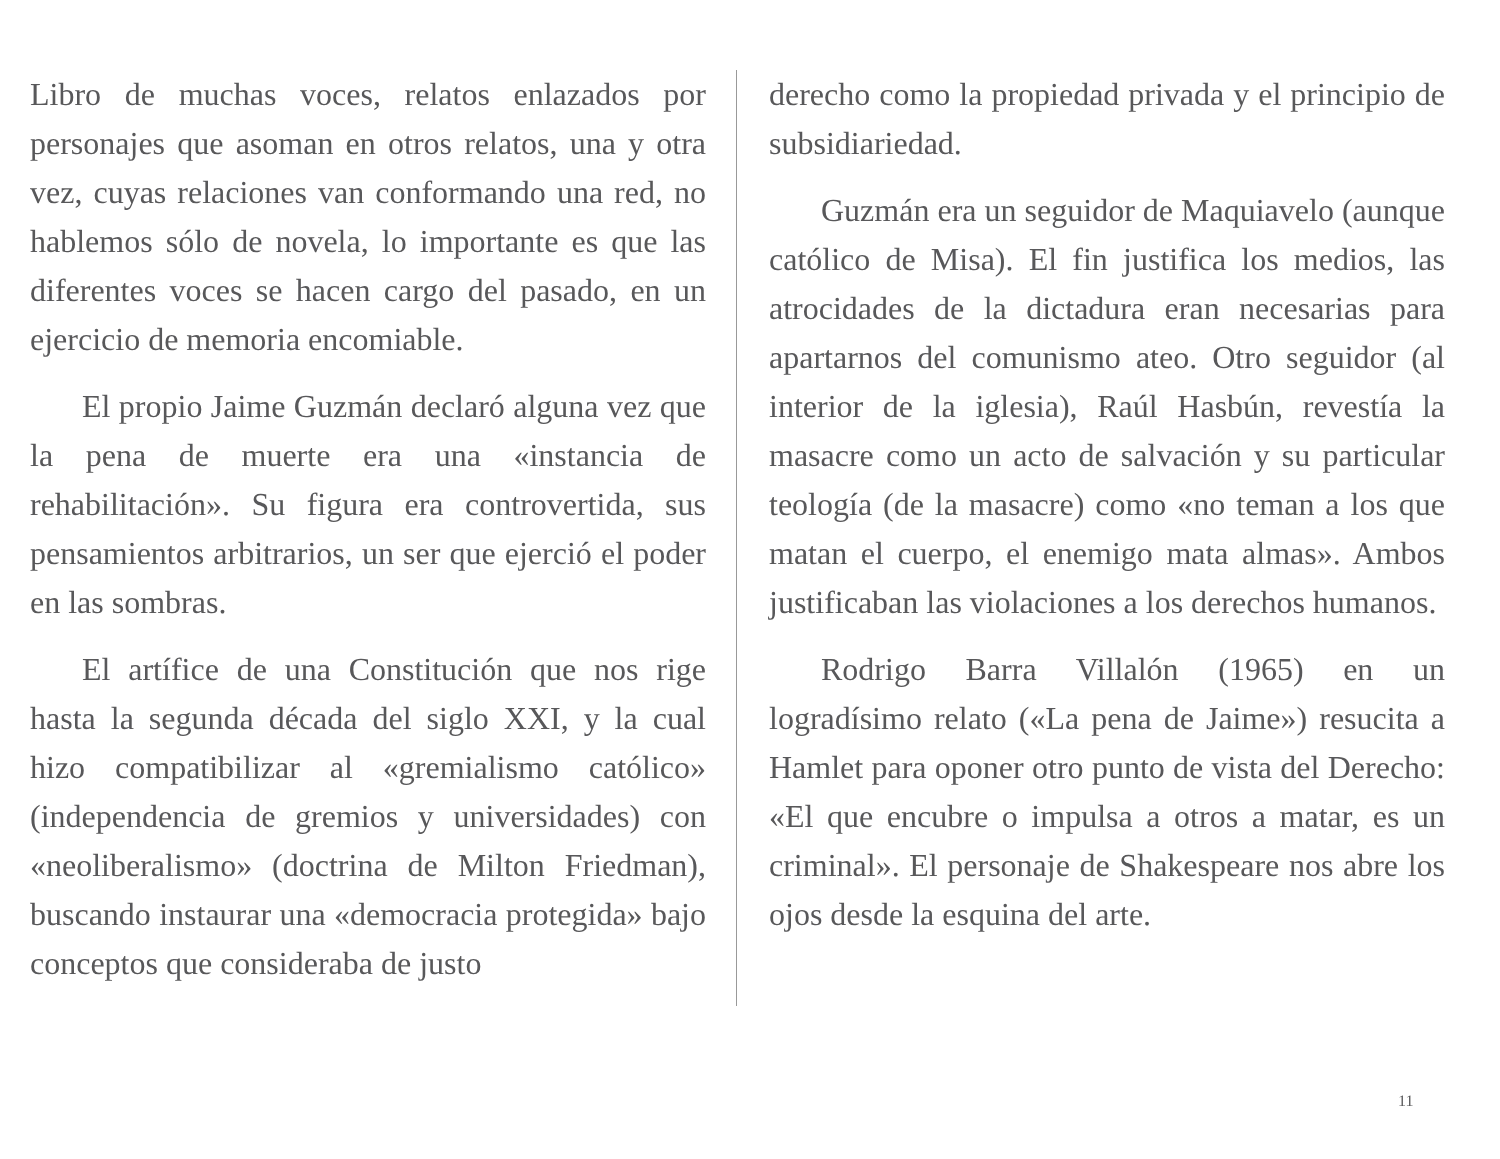Libro de muchas voces, relatos enlazados por personajes que asoman en otros relatos, una y otra vez, cuyas relaciones van conformando una red, no hablemos sólo de novela, lo importante es que las diferentes voces se hacen cargo del pasado, en un ejercicio de memoria encomiable.
El propio Jaime Guzmán declaró alguna vez que la pena de muerte era una «instancia de rehabilitación». Su figura era controvertida, sus pensamientos arbitrarios, un ser que ejerció el poder en las sombras.
El artífice de una Constitución que nos rige hasta la segunda década del siglo XXI, y la cual hizo compatibilizar al «gremialismo católico» (independencia de gremios y universidades) con «neoliberalismo» (doctrina de Milton Friedman), buscando instaurar una «democracia protegida» bajo conceptos que consideraba de justo
derecho como la propiedad privada y el principio de subsidiariedad.
Guzmán era un seguidor de Maquiavelo (aunque católico de Misa). El fin justifica los medios, las atrocidades de la dictadura eran necesarias para apartarnos del comunismo ateo. Otro seguidor (al interior de la iglesia), Raúl Hasbún, revestía la masacre como un acto de salvación y su particular teología (de la masacre) como «no teman a los que matan el cuerpo, el enemigo mata almas». Ambos justificaban las violaciones a los derechos humanos.
Rodrigo Barra Villalón (1965) en un logradísimo relato («La pena de Jaime») resucita a Hamlet para oponer otro punto de vista del Derecho: «El que encubre o impulsa a otros a matar, es un criminal». El personaje de Shakespeare nos abre los ojos desde la esquina del arte.
11